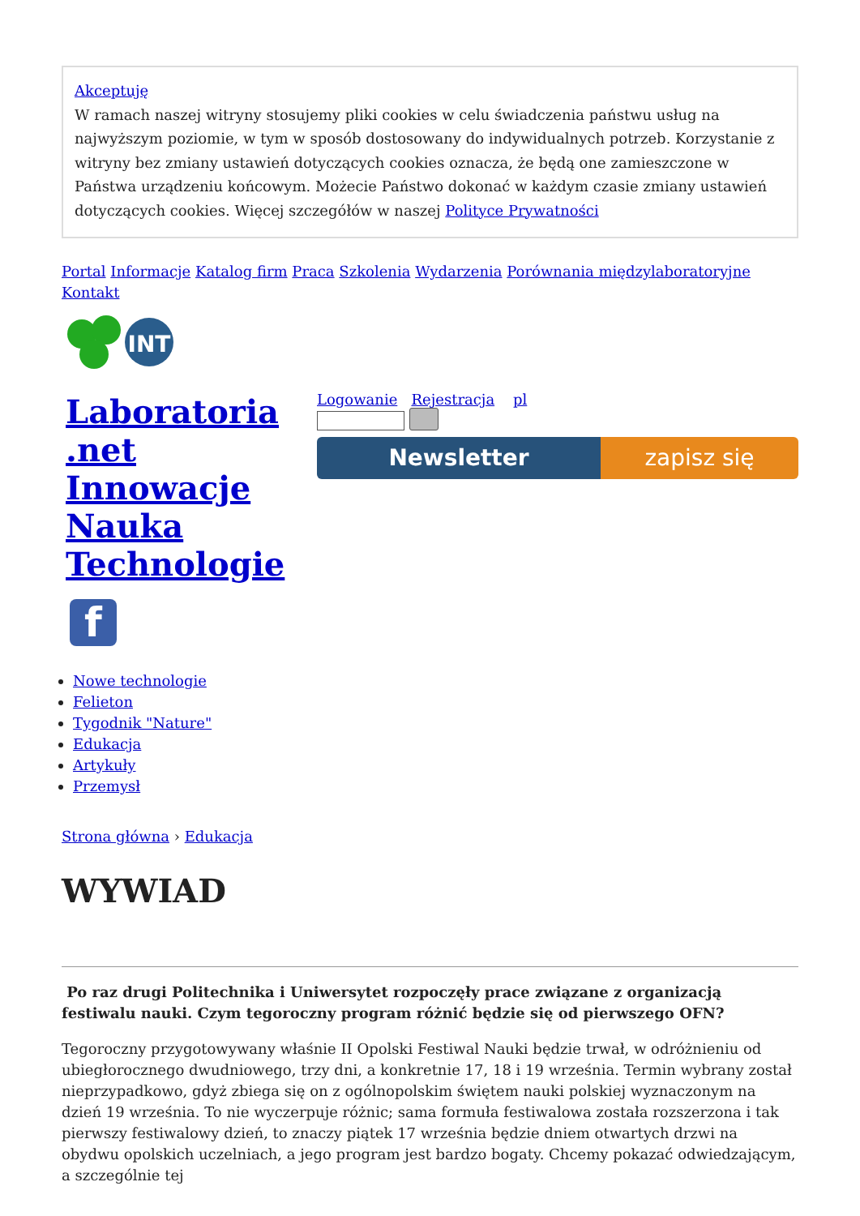Akceptuję
W ramach naszej witryny stosujemy pliki cookies w celu świadczenia państwu usług na najwyższym poziomie, w tym w sposób dostosowany do indywidualnych potrzeb. Korzystanie z witryny bez zmiany ustawień dotyczących cookies oznacza, że będą one zamieszczone w Państwa urządzeniu końcowym. Możecie Państwo dokonać w każdym czasie zmiany ustawień dotyczących cookies. Więcej szczegółów w naszej Polityce Prywatności
Portal Informacje Katalog firm Praca Szkolenia Wydarzenia Porównania międzylaboratoryjne Kontakt
INT
Laboratoria .net Innowacje Nauka Technologie
f
Logowanie Rejestracja pl
Newsletter zapisz się
Nowe technologie
Felieton
Tygodnik "Nature"
Edukacja
Artykuły
Przemysł
Strona główna › Edukacja
WYWIAD
Po raz drugi Politechnika i Uniwersytet rozpoczęły prace związane z organizacją festiwalu nauki. Czym tegoroczny program różnić będzie się od pierwszego OFN?
Tegoroczny przygotowywany właśnie II Opolski Festiwal Nauki będzie trwał, w odróżnieniu od ubiegłorocznego dwudniowego, trzy dni, a konkretnie 17, 18 i 19 września. Termin wybrany został nieprzypadkowo, gdyż zbiega się on z ogólnopolskim świętem nauki polskiej wyznaczonym na dzień 19 września. To nie wyczerpuje różnic; sama formuła festiwalowa została rozszerzona i tak pierwszy festiwalowy dzień, to znaczy piątek 17 września będzie dniem otwartych drzwi na obydwu opolskich uczelniach, a jego program jest bardzo bogaty. Chcemy pokazać odwiedzającym, a szczególnie tej